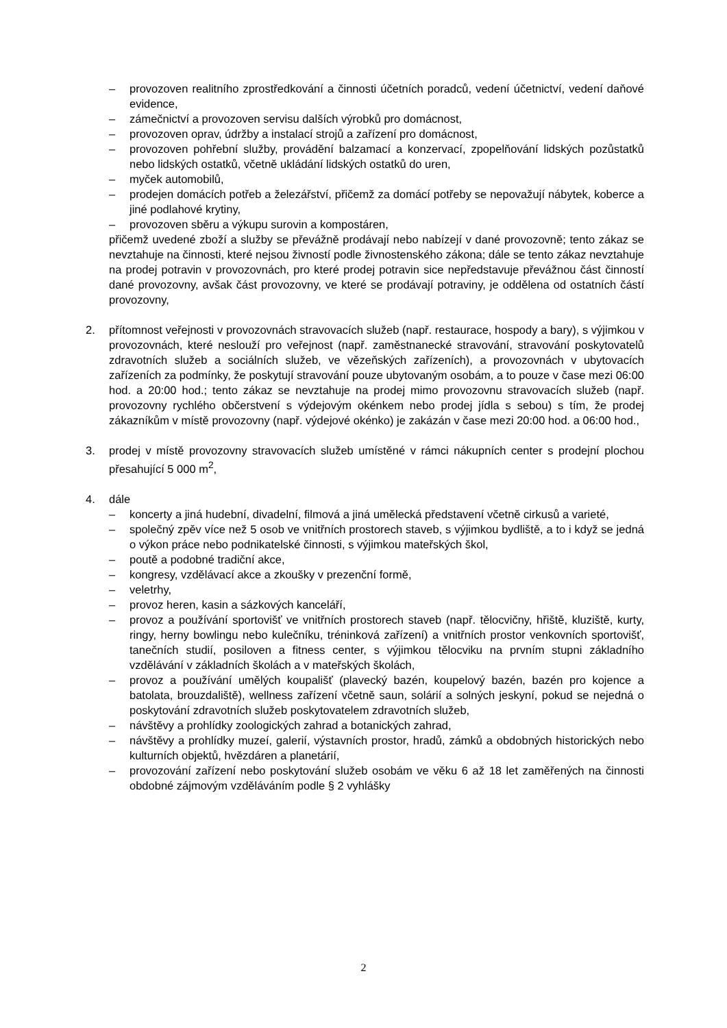– provozoven realitního zprostředkování a činnosti účetních poradců, vedení účetnictví, vedení daňové evidence,
– zámečnictví a provozoven servisu dalších výrobků pro domácnost,
– provozoven oprav, údržby a instalací strojů a zařízení pro domácnost,
– provozoven pohřební služby, provádění balzamací a konzervací, zpopelňování lidských pozůstatků nebo lidských ostatků, včetně ukládání lidských ostatků do uren,
– myček automobilů,
– prodejen domácích potřeb a železářství, přičemž za domácí potřeby se nepovažují nábytek, koberce a jiné podlahové krytiny,
– provozoven sběru a výkupu surovin a kompostáren,
přičemž uvedené zboží a služby se převážně prodávají nebo nabízejí v dané provozovně; tento zákaz se nevztahuje na činnosti, které nejsou živností podle živnostenského zákona; dále se tento zákaz nevztahuje na prodej potravin v provozovnách, pro které prodej potravin sice nepředstavuje převážnou část činností dané provozovny, avšak část provozovny, ve které se prodávají potraviny, je oddělena od ostatních částí provozovny,
2. přítomnost veřejnosti v provozovnách stravovacích služeb (např. restaurace, hospody a bary), s výjimkou v provozovnách, které neslouží pro veřejnost (např. zaměstnanecké stravování, stravování poskytovatelů zdravotních služeb a sociálních služeb, ve vězeňských zařízeních), a provozovnách v ubytovacích zařízeních za podmínky, že poskytují stravování pouze ubytovaným osobám, a to pouze v čase mezi 06:00 hod. a 20:00 hod.; tento zákaz se nevztahuje na prodej mimo provozovnu stravovacích služeb (např. provozovny rychlého občerstvení s výdejovým okénkem nebo prodej jídla s sebou) s tím, že prodej zákazníkům v místě provozovny (např. výdejové okénko) je zakázán v čase mezi 20:00 hod. a 06:00 hod.,
3. prodej v místě provozovny stravovacích služeb umístěné v rámci nákupních center s prodejní plochou přesahující 5 000 m<sup>2</sup>,
4. dále
– koncerty a jiná hudební, divadelní, filmová a jiná umělecká představení včetně cirkusů a varieté,
– společný zpěv více než 5 osob ve vnitřních prostorech staveb, s výjimkou bydliště, a to i když se jedná o výkon práce nebo podnikatelské činnosti, s výjimkou mateřských škol,
– poutě a podobné tradiční akce,
– kongresy, vzdělávací akce a zkoušky v prezenční formě,
– veletrhy,
– provoz heren, kasin a sázkových kanceláří,
– provoz a používání sportovišť ve vnitřních prostorech staveb (např. tělocvičny, hřiště, kluziště, kurty, ringy, herny bowlingu nebo kulečníku, tréninková zařízení) a vnitřních prostor venkovních sportovišť, tanečních studií, posiloven a fitness center, s výjimkou tělocviku na prvním stupni základního vzdělávání v základních školách a v mateřských školách,
– provoz a používání umělých koupališť (plavecký bazén, koupelový bazén, bazén pro kojence a batolata, brouzdaliště), wellness zařízení včetně saun, solárií a solných jeskyní, pokud se nejedná o poskytování zdravotních služeb poskytovatelem zdravotních služeb,
– návštěvy a prohlídky zoologických zahrad a botanických zahrad,
– návštěvy a prohlídky muzeí, galerií, výstavních prostor, hradů, zámků a obdobných historických nebo kulturních objektů, hvězdáren a planetárií,
– provozování zařízení nebo poskytování služeb osobám ve věku 6 až 18 let zaměřených na činnosti obdobné zájmovým vzděláváním podle § 2 vyhlášky
2